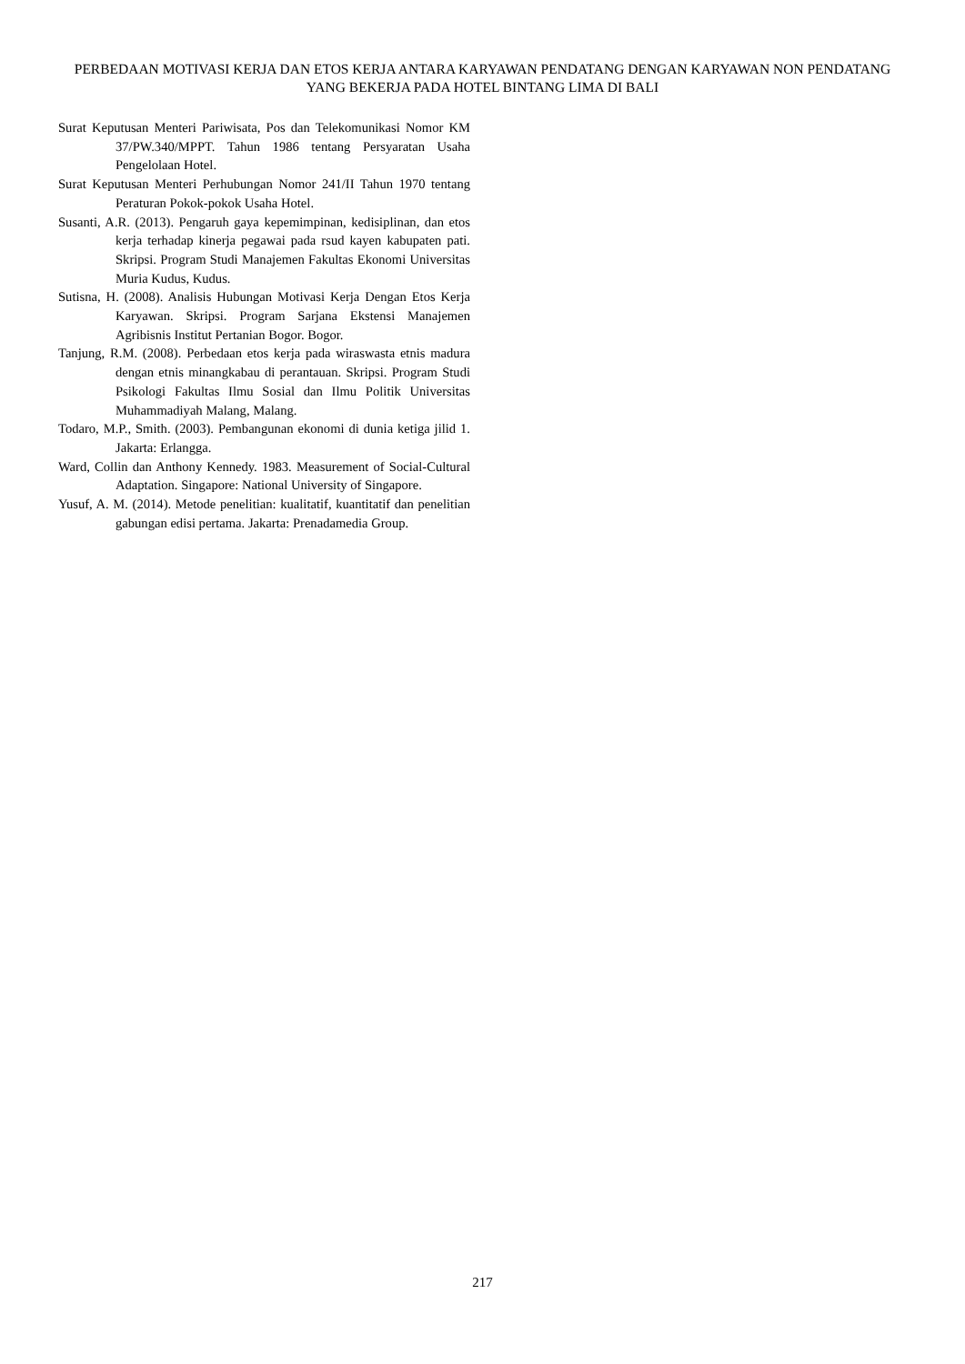PERBEDAAN MOTIVASI KERJA DAN ETOS KERJA ANTARA KARYAWAN PENDATANG DENGAN KARYAWAN NON PENDATANG YANG BEKERJA PADA HOTEL BINTANG LIMA DI BALI
Surat Keputusan Menteri Pariwisata, Pos dan Telekomunikasi Nomor KM 37/PW.340/MPPT. Tahun 1986 tentang Persyaratan Usaha Pengelolaan Hotel.
Surat Keputusan Menteri Perhubungan Nomor 241/II Tahun 1970 tentang Peraturan Pokok-pokok Usaha Hotel.
Susanti, A.R. (2013). Pengaruh gaya kepemimpinan, kedisiplinan, dan etos kerja terhadap kinerja pegawai pada rsud kayen kabupaten pati. Skripsi. Program Studi Manajemen Fakultas Ekonomi Universitas Muria Kudus, Kudus.
Sutisna, H. (2008). Analisis Hubungan Motivasi Kerja Dengan Etos Kerja Karyawan. Skripsi. Program Sarjana Ekstensi Manajemen Agribisnis Institut Pertanian Bogor. Bogor.
Tanjung, R.M. (2008). Perbedaan etos kerja pada wiraswasta etnis madura dengan etnis minangkabau di perantauan. Skripsi. Program Studi Psikologi Fakultas Ilmu Sosial dan Ilmu Politik Universitas Muhammadiyah Malang, Malang.
Todaro, M.P., Smith. (2003). Pembangunan ekonomi di dunia ketiga jilid 1. Jakarta: Erlangga.
Ward, Collin dan Anthony Kennedy. 1983. Measurement of Social-Cultural Adaptation. Singapore: National University of Singapore.
Yusuf, A. M. (2014). Metode penelitian: kualitatif, kuantitatif dan penelitian gabungan edisi pertama. Jakarta: Prenadamedia Group.
217